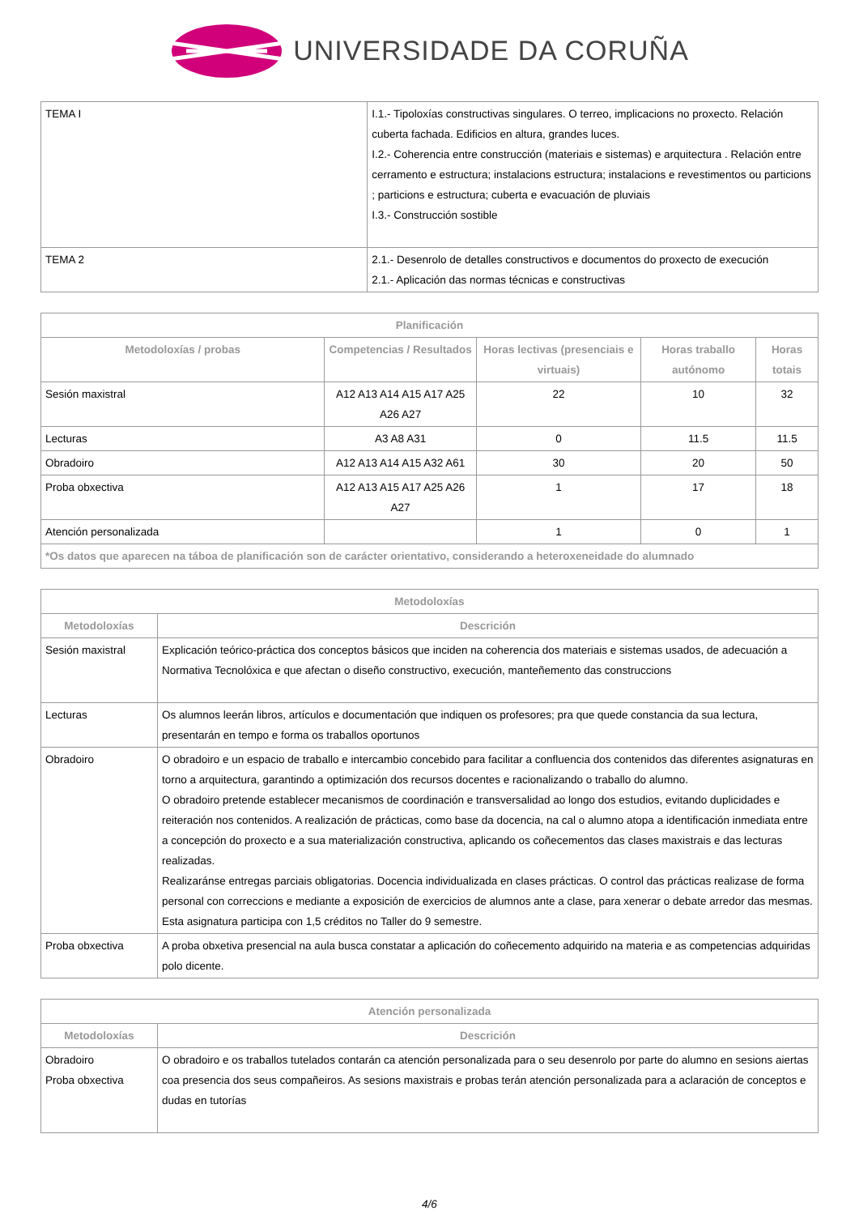UNIVERSIDADE DA CORUÑA
| TEMA I | I.1.- Tipoloxías constructivas singulares. O terreo, implicacions no proxecto. Relación cuberta fachada. Edificios en altura, grandes luces. I.2.- Coherencia entre construcción (materiais e sistemas) e arquitectura . Relación entre cerramento e estructura; instalacions estructura; instalacions e revestimentos ou particions ; particions e estructura; cuberta e evacuación de pluviais I.3.- Construcción sostible |
| TEMA 2 | 2.1.- Desenrolo de detalles constructivos e documentos do proxecto de execución 2.1.- Aplicación das normas técnicas e constructivas |
| Planificación | | | | |
| --- | --- | --- | --- | --- |
| Metodoloxías / probas | Competencias / Resultados | Horas lectivas (presenciais e virtuais) | Horas traballo autónomo | Horas totais |
| Sesión maxistral | A12 A13 A14 A15 A17 A25 A26 A27 | 22 | 10 | 32 |
| Lecturas | A3 A8 A31 | 0 | 11.5 | 11.5 |
| Obradoiro | A12 A13 A14 A15 A32 A61 | 30 | 20 | 50 |
| Proba obxectiva | A12 A13 A15 A17 A25 A26 A27 | 1 | 17 | 18 |
| Atención personalizada | | 1 | 0 | 1 |
| *Os datos que aparecen na táboa de planificación son de carácter orientativo, considerando a heteroxeneidade do alumnado | | | | |
| Metodoloxías | |
| --- | --- |
| Metodoloxías | Descrición |
| Sesión maxistral | Explicación teórico-práctica dos conceptos básicos que inciden na coherencia dos materiais e sistemas usados, de adecuación a Normativa Tecnolóxica e que afectan o diseño constructivo, execución, manteñemento das construccions |
| Lecturas | Os alumnos leerán libros, artículos e documentación que indiquen os profesores; pra que quede constancia da sua lectura, presentarán en tempo e forma os traballos oportunos |
| Obradoiro | O obradoiro e un espacio de traballo e intercambio concebido para facilitar a confluencia dos contenidos das diferentes asignaturas en torno a arquitectura, garantindo a optimización dos recursos docentes e racionalizando o traballo do alumno. O obradoiro pretende establecer mecanismos de coordinación e transversalidad ao longo dos estudios, evitando duplicidades e reiteración nos contenidos. A realización de prácticas, como base da docencia, na cal o alumno atopa a identificación inmediata entre a concepción do proxecto e a sua materialización constructiva, aplicando os coñecementos das clases maxistrais e das lecturas realizadas. Realizaránse entregas parciais obligatorias. Docencia individualizada en clases prácticas. O control das prácticas realizase de forma personal con correccions e mediante a exposición de exercicios de alumnos ante a clase, para xenerar o debate arredor das mesmas. Esta asignatura participa con 1,5 créditos no Taller do 9 semestre. |
| Proba obxectiva | A proba obxetiva presencial na aula busca constatar a aplicación do coñecemento adquirido na materia e as competencias adquiridas polo dicente. |
| Atención personalizada | |
| --- | --- |
| Metodoloxías | Descrición |
| Obradoiro Proba obxectiva | O obradoiro e os traballos tutelados contarán ca atención personalizada para o seu desenrolo por parte do alumno en sesions aiertas coa presencia dos seus compañeiros. As sesions maxistrais e probas terán atención personalizada para a aclaración de conceptos e dudas en tutorías |
4/6